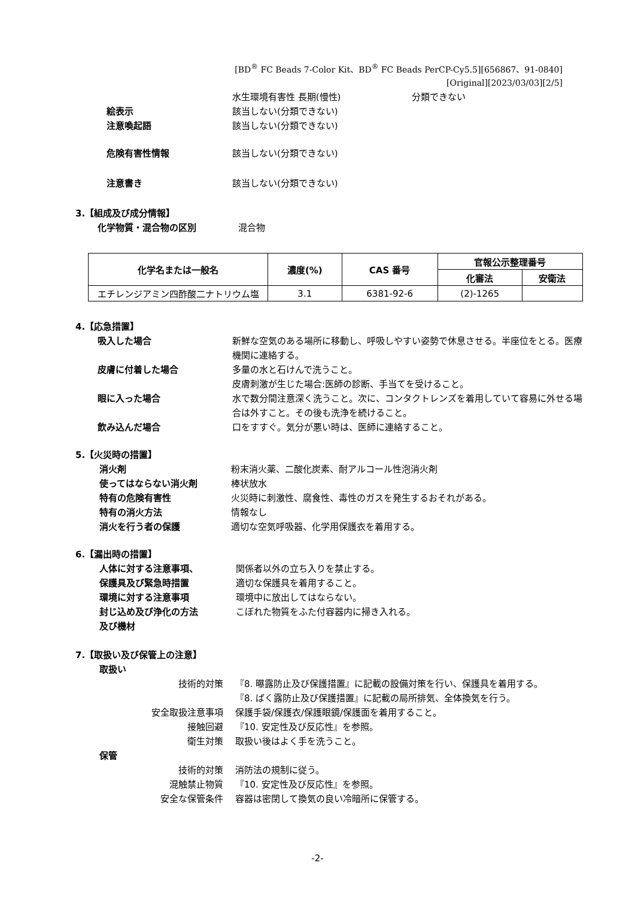[BD<sup>®</sup> FC Beads 7-Color Kit、BD<sup>®</sup> FC Beads PerCP-Cy5.5][656867、91-0840]
[Original][2023/03/03][2/5]
水生環境有害性 長期(慢性) 分類できない
絵表示 該当しない(分類できない)
注意喚起語 該当しない(分類できない)
危険有害性情報 該当しない(分類できない)
注意書き 該当しない(分類できない)
3.【組成及び成分情報】
化学物質・混合物の区別 混合物
| 化学名または一般名 | 濃度(%) | CAS 番号 | 官報公示整理番号 | |
| --- | --- | --- | --- | --- |
| | | | 化審法 | 安衛法 |
| エチレンジアミン四酢酸二ナトリウム塩 | 3.1 | 6381-92-6 | (2)-1265 | |
4.【応急措置】
吸入した場合 新鮮な空気のある場所に移動し、呼吸しやすい姿勢で休息させる。半座位をとる。医療機関に連絡する。
皮膚に付着した場合 多量の水と石けんで洗うこと。
皮膚刺激が生じた場合:医師の診断、手当てを受けること。
眼に入った場合 水で数分間注意深く洗うこと。次に、コンタクトレンズを着用していて容易に外せる場合は外すこと。その後も洗浄を続けること。
飲み込んだ場合 口をすすぐ。気分が悪い時は、医師に連絡すること。
5.【火災時の措置】
消火剤 粉末消火薬、二酸化炭素、耐アルコール性泡消火剤
使ってはならない消火剤 棒状放水
特有の危険有害性 火災時に刺激性、腐食性、毒性のガスを発生するおそれがある。
特有の消火方法 情報なし
消火を行う者の保護 適切な空気呼吸器、化学用保護衣を着用する。
6.【漏出時の措置】
人体に対する注意事項、
保護具及び緊急時措置 関係者以外の立ち入りを禁止する。
適切な保護具を着用すること。
環境に対する注意事項 環境中に放出してはならない。
封じ込め及び浄化の方法
及び機材 こぼれた物質をふた付容器内に掃き入れる。
7.【取扱い及び保管上の注意】
取扱い
技術的対策 『8. 曝露防止及び保護措置』に記載の設備対策を行い、保護具を着用する。
『8. ばく露防止及び保護措置』に記載の局所排気、全体換気を行う。
安全取扱注意事項 保護手袋/保護衣/保護眼鏡/保護面を着用すること。
接触回避 『10. 安定性及び反応性』を参照。
衛生対策 取扱い後はよく手を洗うこと。
保管
技術的対策 消防法の規制に従う。
混触禁止物質 『10. 安定性及び反応性』を参照。
安全な保管条件 容器は密閉して換気の良い冷暗所に保管する。
-2-